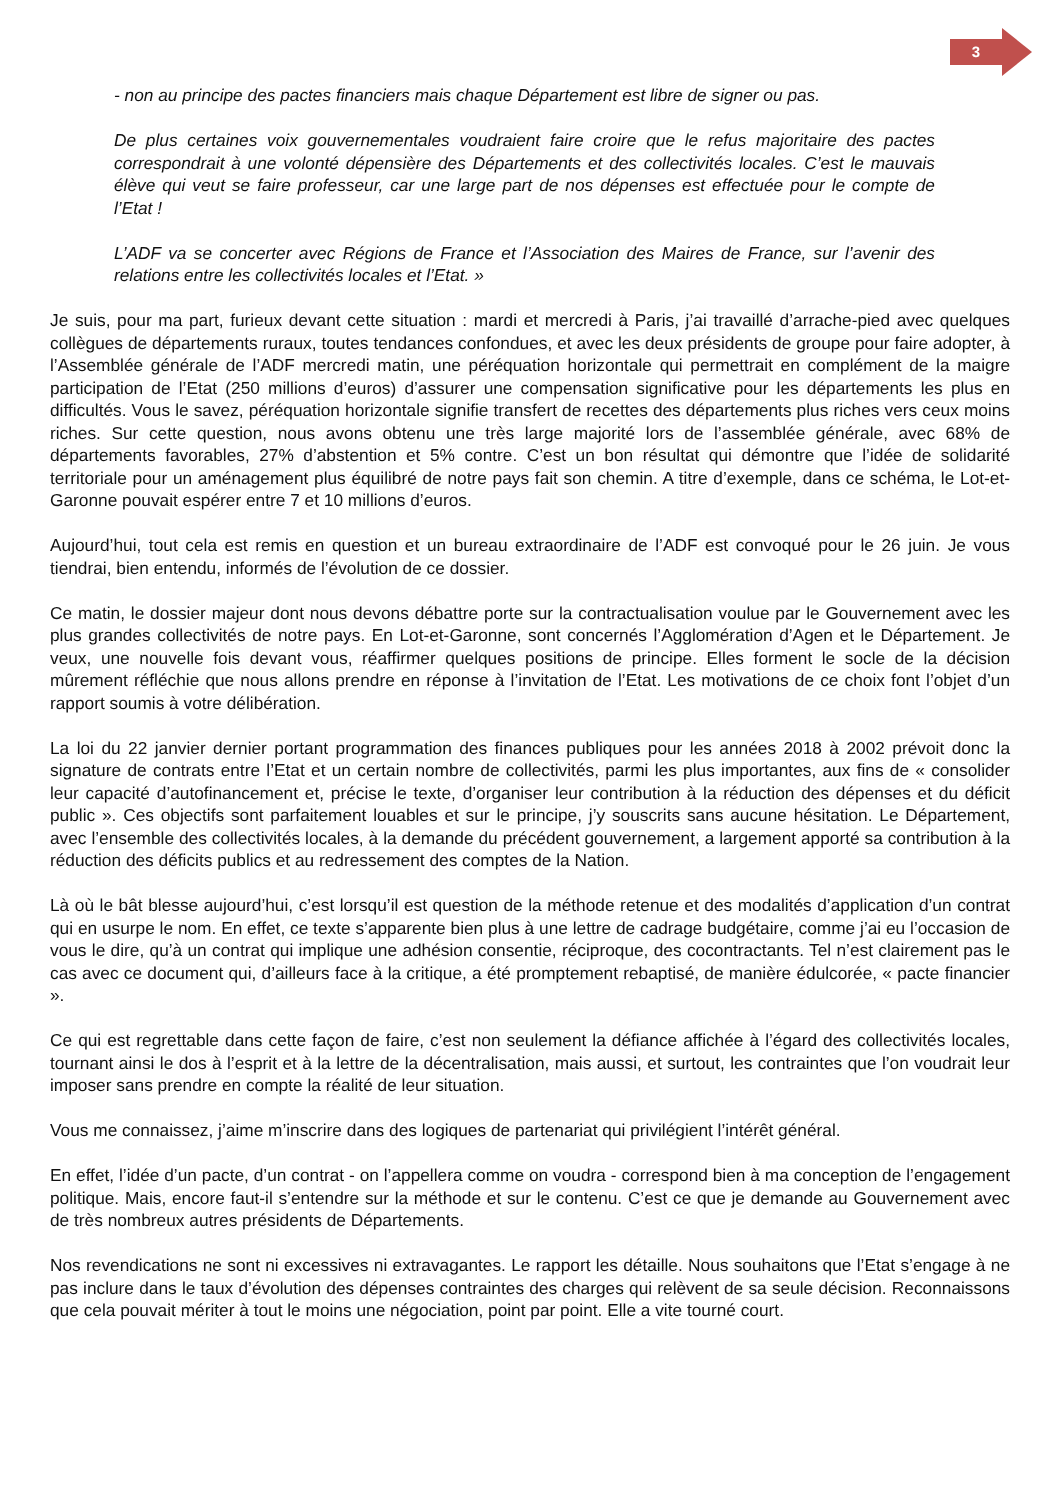3
- non au principe des pactes financiers mais chaque Département est libre de signer ou pas.
De plus certaines voix gouvernementales voudraient faire croire que le refus majoritaire des pactes correspondrait à une volonté dépensière des Départements et des collectivités locales. C’est le mauvais élève qui veut se faire professeur, car une large part de nos dépenses est effectuée pour le compte de l’Etat !
L’ADF va se concerter avec Régions de France et l’Association des Maires de France, sur l’avenir des relations entre les collectivités locales et l’Etat. »
Je suis, pour ma part, furieux devant cette situation : mardi et mercredi à Paris, j’ai travaillé d’arrache-pied avec quelques collègues de départements ruraux, toutes tendances confondues, et avec les deux présidents de groupe pour faire adopter, à l’Assemblée générale de l’ADF mercredi matin, une péréquation horizontale qui permettrait en complément de la maigre participation de l’Etat (250 millions d’euros) d’assurer une compensation significative pour les départements les plus en difficultés. Vous le savez, péréquation horizontale signifie transfert de recettes des départements plus riches vers ceux moins riches. Sur cette question, nous avons obtenu une très large majorité lors de l’assemblée générale, avec 68% de départements favorables, 27% d’abstention et 5% contre. C’est un bon résultat qui démontre que l’idée de solidarité territoriale pour un aménagement plus équilibré de notre pays fait son chemin. A titre d’exemple, dans ce schéma, le Lot-et-Garonne pouvait espérer entre 7 et 10 millions d’euros.
Aujourd’hui, tout cela est remis en question et un bureau extraordinaire de l’ADF est convoqué pour le 26 juin. Je vous tiendrai, bien entendu, informés de l’évolution de ce dossier.
Ce matin, le dossier majeur dont nous devons débattre porte sur la contractualisation voulue par le Gouvernement avec les plus grandes collectivités de notre pays. En Lot-et-Garonne, sont concernés l’Agglomération d’Agen et le Département. Je veux, une nouvelle fois devant vous, réaffirmer quelques positions de principe. Elles forment le socle de la décision mûrement réfléchie que nous allons prendre en réponse à l’invitation de l’Etat. Les motivations de ce choix font l’objet d’un rapport soumis à votre délibération.
La loi du 22 janvier dernier portant programmation des finances publiques pour les années 2018 à 2002 prévoit donc la signature de contrats entre l’Etat et un certain nombre de collectivités, parmi les plus importantes, aux fins de « consolider leur capacité d’autofinancement et, précise le texte, d’organiser leur contribution à la réduction des dépenses et du déficit public ». Ces objectifs sont parfaitement louables et sur le principe, j’y souscrits sans aucune hésitation. Le Département, avec l’ensemble des collectivités locales, à la demande du précédent gouvernement, a largement apporté sa contribution à la réduction des déficits publics et au redressement des comptes de la Nation.
Là où le bât blesse aujourd’hui, c’est lorsqu’il est question de la méthode retenue et des modalités d’application d’un contrat qui en usurpe le nom. En effet, ce texte s’apparente bien plus à une lettre de cadrage budgétaire, comme j’ai eu l’occasion de vous le dire, qu’à un contrat qui implique une adhésion consentie, réciproque, des cocontractants. Tel n’est clairement pas le cas avec ce document qui, d’ailleurs face à la critique, a été promptement rebaptisé, de manière édulcorée, « pacte financier ».
Ce qui est regrettable dans cette façon de faire, c’est non seulement la défiance affichée à l’égard des collectivités locales, tournant ainsi le dos à l’esprit et à la lettre de la décentralisation, mais aussi, et surtout, les contraintes que l’on voudrait leur imposer sans prendre en compte la réalité de leur situation.
Vous me connaissez, j’aime m’inscrire dans des logiques de partenariat qui privilégient l’intérêt général.
En effet, l’idée d’un pacte, d’un contrat - on l’appellera comme on voudra - correspond bien à ma conception de l’engagement politique. Mais, encore faut-il s’entendre sur la méthode et sur le contenu. C’est ce que je demande au Gouvernement avec de très nombreux autres présidents de Départements.
Nos revendications ne sont ni excessives ni extravagantes. Le rapport les détaille. Nous souhaitons que l’Etat s’engage à ne pas inclure dans le taux d’évolution des dépenses contraintes des charges qui relèvent de sa seule décision. Reconnaissons que cela pouvait mériter à tout le moins une négociation, point par point. Elle a vite tourné court.